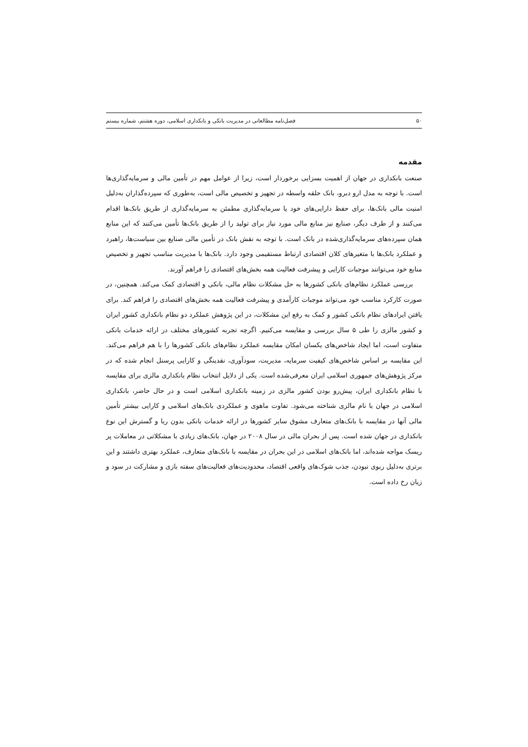۵۰ فصل‌نامه مطالعاتی در مدیریت بانکی و بانکداری اسلامی، دوره هشتم، شماره بیستم
مقدمه
صنعت بانکداری در جهان از اهمیت بسزایی برخوردار است، زیرا از عوامل مهم در تأمین مالی و سرمایه‌گذاری‌ها است. با توجه به مدل ارو دبرو، بانک حلقه واسطه در تجهیز و تخصیص مالی است، به‌طوری که سپرده‌گذاران به‌دلیل امنیت مالی بانک‌ها، برای حفظ دارایی‌های خود یا سرمایه‌گذاری مطمئن به سرمایه‌گذاری از طریق بانک‌ها اقدام می‌کنند و از طرف دیگر، صنایع نیز منابع مالی مورد نیاز برای تولید را از طریق بانک‌ها تأمین می‌کنند که این منابع همان سپرده‌های سرمایه‌گذاری‌شده در بانک است. با توجه به نقش بانک در تأمین مالی صنایع بین سیاست‌ها، راهبرد و عملکرد بانک‌ها با متغیرهای کلان اقتصادی ارتباط مستقیمی وجود دارد. بانک‌ها با مدیریت مناسب تجهیز و تخصیص منابع خود می‌توانند موجبات کارایی و پیشرفت فعالیت همه بخش‌های اقتصادی را فراهم آورند.
بررسی عملکرد نظام‌های بانکی کشورها به حل مشکلات نظام مالی، بانکی و اقتصادی کمک می‌کند. همچنین، در صورت کارکرد مناسب خود می‌تواند موجبات کارآمدی و پیشرفت فعالیت همه بخش‌های اقتصادی را فراهم کند. برای یافتن ایرادهای نظام بانکی کشور و کمک به رفع این مشکلات، در این پژوهش عملکرد دو نظام بانکداری کشور ایران و کشور مالزی را طی ۵ سال بررسی و مقایسه می‌کنیم. اگرچه تجربه کشورهای مختلف در ارائه خدمات بانکی متفاوت است، اما ایجاد شاخص‌های یکسان امکان مقایسه عملکرد نظام‌های بانکی کشورها را با هم فراهم می‌کند. این مقایسه بر اساس شاخص‌های کیفیت سرمایه، مدیریت، سودآوری، نقدینگی و کارایی پرسنل انجام شده که در مرکز پژوهش‌های جمهوری اسلامی ایران معرفی‌شده است. یکی از دلایل انتخاب نظام بانکداری مالزی برای مقایسه با نظام بانکداری ایران، پیش‌رو بودن کشور مالزی در زمینه بانکداری اسلامی است و در حال حاضر، بانکداری اسلامی در جهان با نام مالزی شناخته می‌شود. تفاوت ماهوی و عملکردی بانک‌های اسلامی و کارایی بیشتر تأمین مالی آنها در مقایسه با بانک‌های متعارف مشوق سایر کشورها در ارائه خدمات بانکی بدون ربا و گسترش این نوع بانکداری در جهان شده است. پس از بحران مالی در سال ۲۰۰۸ در جهان، بانک‌های زیادی با مشکلاتی در معاملات پر ریسک مواجه شده‌اند، اما بانک‌های اسلامی در این بحران در مقایسه با بانک‌های متعارف، عملکرد بهتری داشتند و این برتری به‌دلیل ربوی نبودن، جذب شوک‌های واقعی اقتصاد، محدودیت‌های فعالیت‌های سفته بازی و مشارکت در سود و زیان رخ داده است.